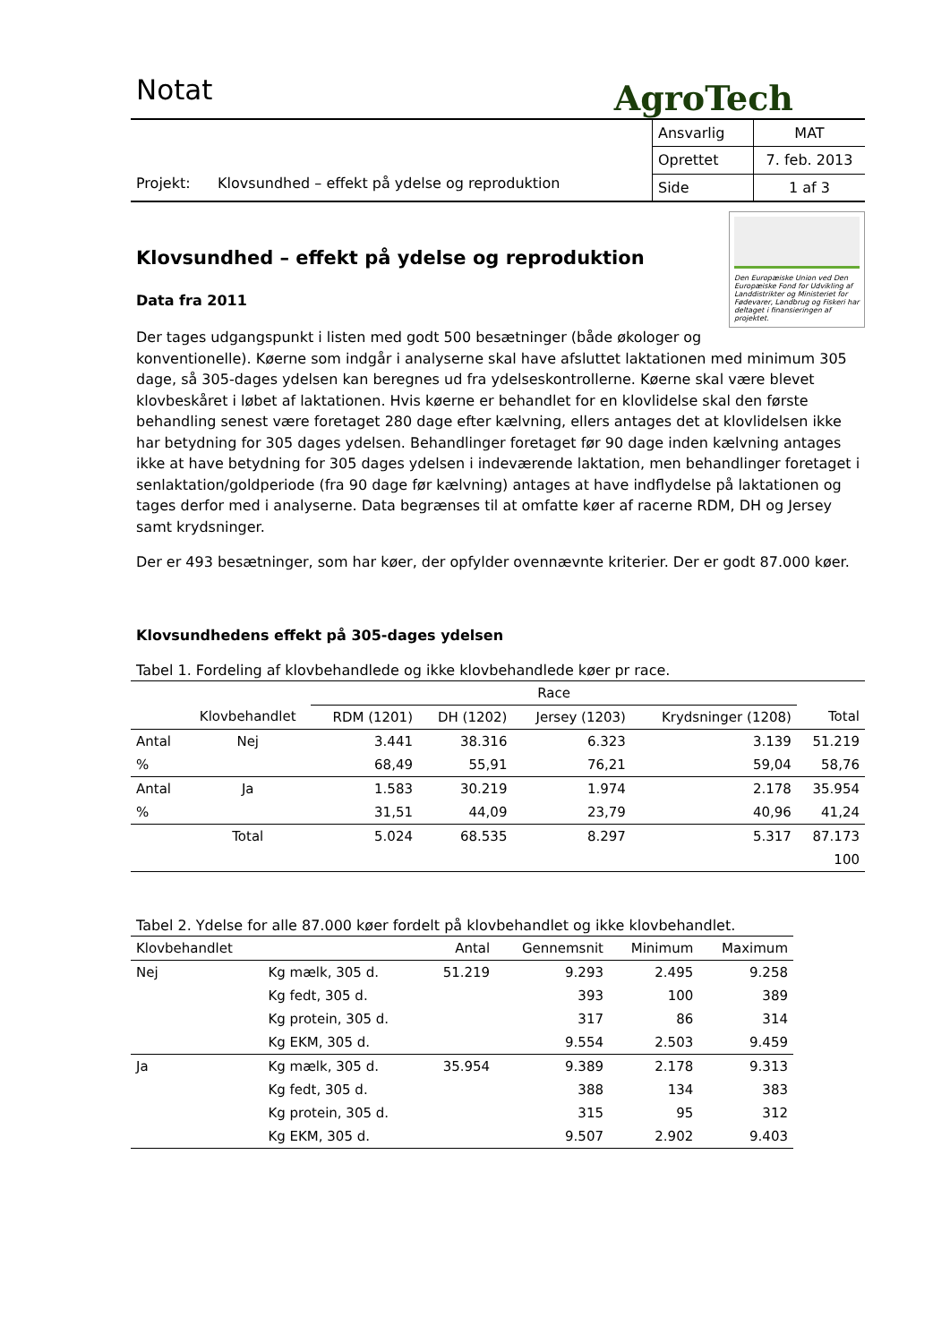Notat
AgroTech
Projekt: Klovsundhed – effekt på ydelse og reproduktion
| Ansvarlig | MAT |
| Oprettet | 7. feb. 2013 |
| Side | 1 af 3 |
Den Europæiske Union ved Den Europæiske Fond for Udvikling af Landdistrikter og Ministeriet for Fødevarer, Landbrug og Fiskeri har deltaget i finansieringen af projektet.
Klovsundhed – effekt på ydelse og reproduktion
Data fra 2011
Der tages udgangspunkt i listen med godt 500 besætninger (både økologer og konventionelle). Køerne som indgår i analyserne skal have afsluttet laktationen med minimum 305 dage, så 305-dages ydelsen kan beregnes ud fra ydelseskontrollerne. Køerne skal være blevet klovbeskåret i løbet af laktationen. Hvis køerne er behandlet for en klovlidelse skal den første behandling senest være foretaget 280 dage efter kælvning, ellers antages det at klovlidelsen ikke har betydning for 305 dages ydelsen. Behandlinger foretaget før 90 dage inden kælvning antages ikke at have betydning for 305 dages ydelsen i indeværende laktation, men behandlinger foretaget i senlaktation/goldperiode (fra 90 dage før kælvning) antages at have indflydelse på laktationen og tages derfor med i analyserne. Data begrænses til at omfatte køer af racerne RDM, DH og Jersey samt krydsninger.
Der er 493 besætninger, som har køer, der opfylder ovennævnte kriterier. Der er godt 87.000 køer.
Klovsundhedens effekt på 305-dages ydelsen
Tabel 1. Fordeling af klovbehandlede og ikke klovbehandlede køer pr race.
| | | Race | | | | |
| --- | --- | --- | --- | --- | --- | --- |
| | Klovbehandlet | RDM (1201) | DH (1202) | Jersey (1203) | Krydsninger (1208) | Total |
| Antal | Nej | 3.441 | 38.316 | 6.323 | 3.139 | 51.219 |
| % | | 68,49 | 55,91 | 76,21 | 59,04 | 58,76 |
| Antal | Ja | 1.583 | 30.219 | 1.974 | 2.178 | 35.954 |
| % | | 31,51 | 44,09 | 23,79 | 40,96 | 41,24 |
| | Total | 5.024 | 68.535 | 8.297 | 5.317 | 87.173 |
| | | | | | | 100 |
Tabel 2. Ydelse for alle 87.000 køer fordelt på klovbehandlet og ikke klovbehandlet.
| Klovbehandlet | | Antal | Gennemsnit | Minimum | Maximum |
| --- | --- | --- | --- | --- | --- |
| Nej | Kg mælk, 305 d. | 51.219 | 9.293 | 2.495 | 9.258 |
| | Kg fedt, 305 d. | | 393 | 100 | 389 |
| | Kg protein, 305 d. | | 317 | 86 | 314 |
| | Kg EKM, 305 d. | | 9.554 | 2.503 | 9.459 |
| Ja | Kg mælk, 305 d. | 35.954 | 9.389 | 2.178 | 9.313 |
| | Kg fedt, 305 d. | | 388 | 134 | 383 |
| | Kg protein, 305 d. | | 315 | 95 | 312 |
| | Kg EKM, 305 d. | | 9.507 | 2.902 | 9.403 |